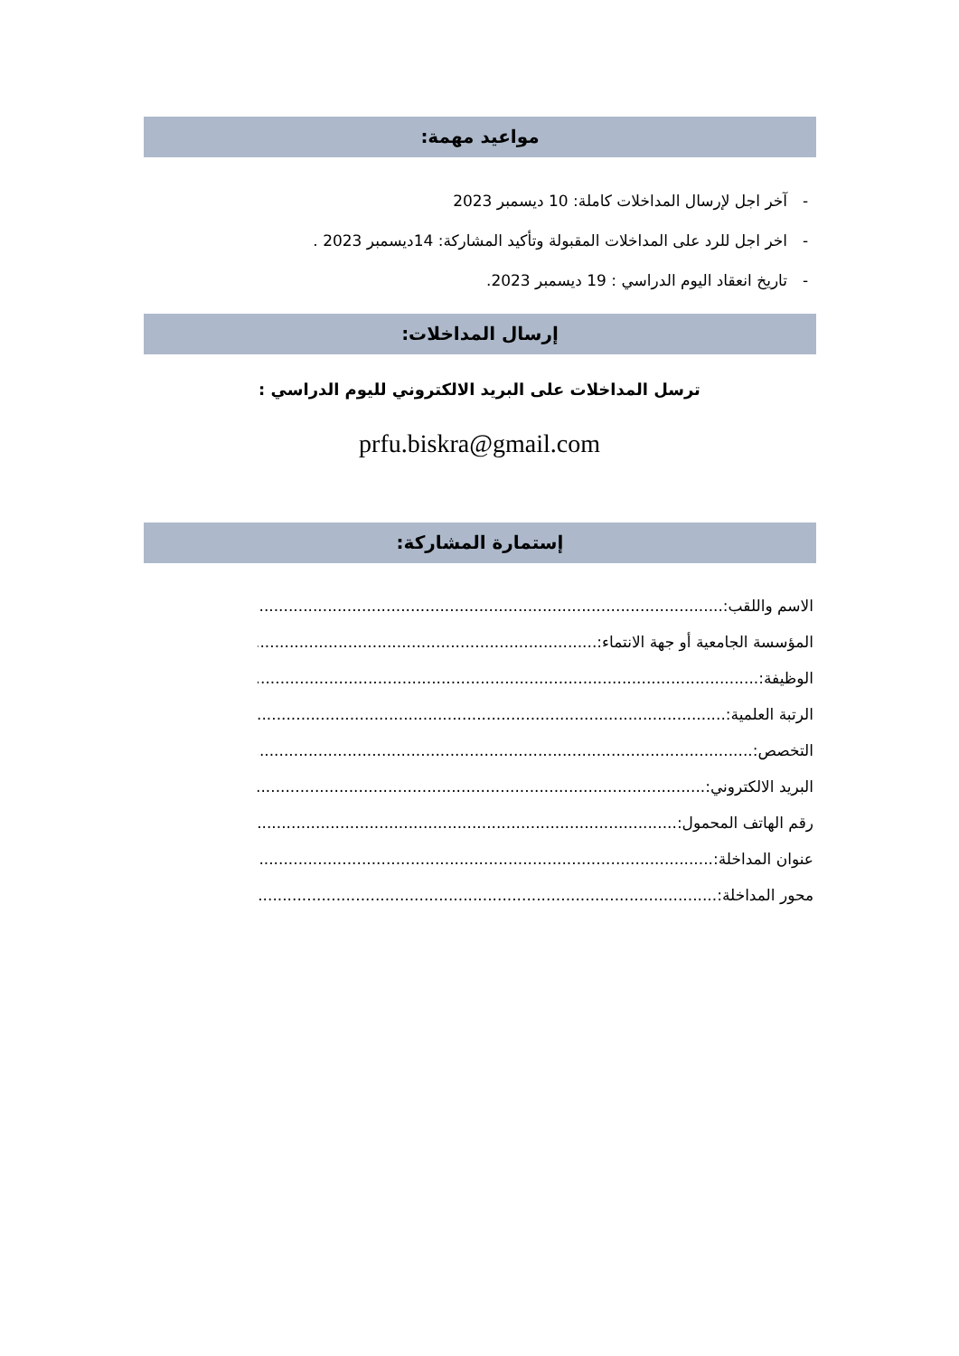مواعيد مهمة:
- آخر اجل لإرسال المداخلات كاملة: 10 ديسمبر 2023
- اخر اجل للرد على المداخلات المقبولة وتأكيد المشاركة: 14ديسمبر 2023 .
- تاريخ انعقاد اليوم الدراسي : 19 ديسمبر 2023.
إرسال المداخلات:
ترسل المداخلات على البريد الالكتروني لليوم الدراسي :
prfu.biskra@gmail.com
إستمارة المشاركة:
الاسم واللقب: ..............................................................................................................
المؤسسة الجامعية أو جهة الانتماء: ..............................................................................................................
الوظيفة: ..............................................................................................................
الرتبة العلمية: ..............................................................................................................
التخصص: ..............................................................................................................
البريد الالكتروني: ..............................................................................................................
رقم الهاتف المحمول: ..............................................................................................................
عنوان المداخلة: ..............................................................................................................
محور المداخلة: ..............................................................................................................